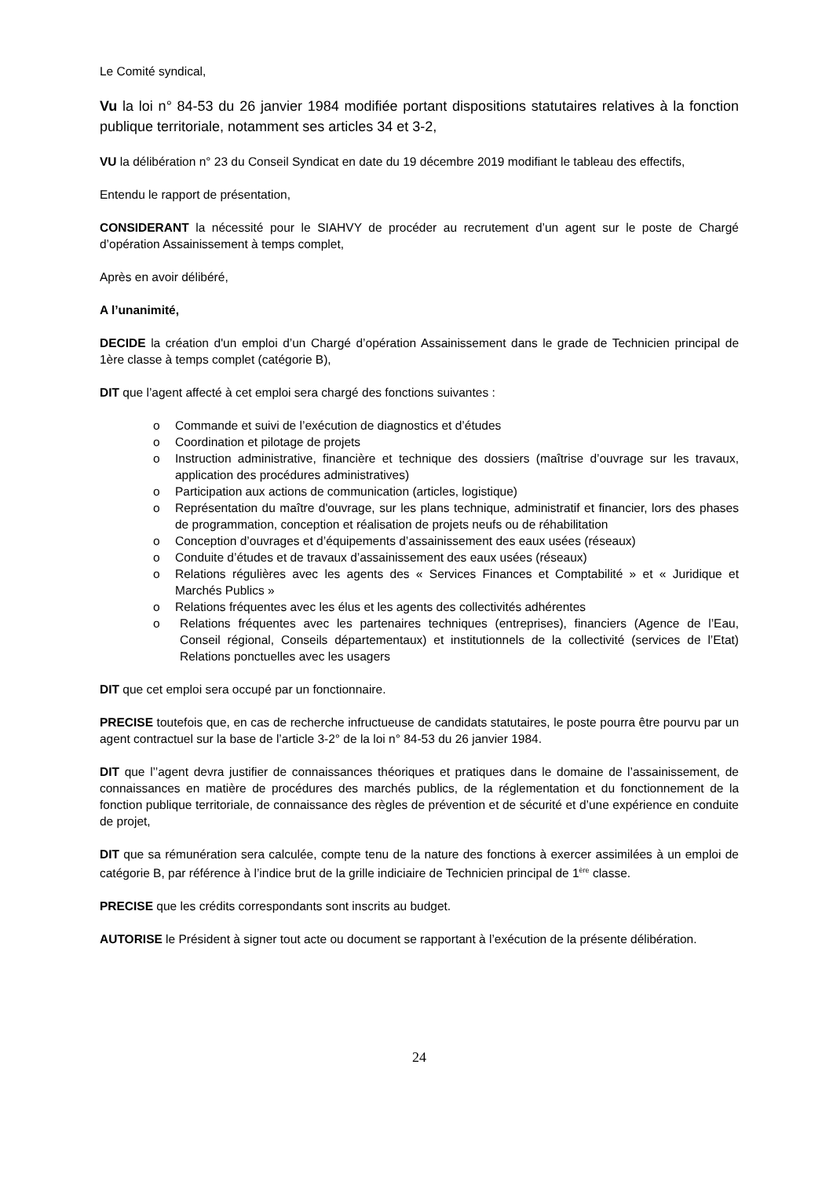Le Comité syndical,
Vu la loi n° 84-53 du 26 janvier 1984 modifiée portant dispositions statutaires relatives à la fonction publique territoriale, notamment ses articles 34 et 3-2,
VU la délibération n° 23 du Conseil Syndicat en date du 19 décembre 2019 modifiant le tableau des effectifs,
Entendu le rapport de présentation,
CONSIDERANT la nécessité pour le SIAHVY de procéder au recrutement d’un agent sur le poste de Chargé d’opération Assainissement à temps complet,
Après en avoir délibéré,
A l’unanimité,
DECIDE la création d'un emploi d’un Chargé d’opération Assainissement dans le grade de Technicien principal de 1ère classe à temps complet (catégorie B),
DIT que l’agent affecté à cet emploi sera chargé des fonctions suivantes :
o Commande et suivi de l’exécution de diagnostics et d’études
o Coordination et pilotage de projets
o Instruction administrative, financière et technique des dossiers (maîtrise d’ouvrage sur les travaux, application des procédures administratives)
o Participation aux actions de communication (articles, logistique)
o Représentation du maître d'ouvrage, sur les plans technique, administratif et financier, lors des phases de programmation, conception et réalisation de projets neufs ou de réhabilitation
o Conception d’ouvrages et d’équipements d’assainissement des eaux usées (réseaux)
o Conduite d’études et de travaux d’assainissement des eaux usées (réseaux)
o Relations régulières avec les agents des « Services Finances et Comptabilité » et « Juridique et Marchés Publics »
o Relations fréquentes avec les élus et les agents des collectivités adhérentes
o Relations fréquentes avec les partenaires techniques (entreprises), financiers (Agence de l’Eau, Conseil régional, Conseils départementaux) et institutionnels de la collectivité (services de l’Etat) Relations ponctuelles avec les usagers
DIT que cet emploi sera occupé par un fonctionnaire.
PRECISE toutefois que, en cas de recherche infructueuse de candidats statutaires, le poste pourra être pourvu par un agent contractuel sur la base de l’article 3-2° de la loi n° 84-53 du 26 janvier 1984.
DIT que l’’agent devra justifier de connaissances théoriques et pratiques dans le domaine de l’assainissement, de connaissances en matière de procédures des marchés publics, de la réglementation et du fonctionnement de la fonction publique territoriale, de connaissance des règles de prévention et de sécurité et d’une expérience en conduite de projet,
DIT que sa rémunération sera calculée, compte tenu de la nature des fonctions à exercer assimilées à un emploi de catégorie B, par référence à l’indice brut de la grille indiciaire de Technicien principal de 1<sup>ère</sup> classe.
PRECISE que les crédits correspondants sont inscrits au budget.
AUTORISE le Président à signer tout acte ou document se rapportant à l’exécution de la présente délibération.
24